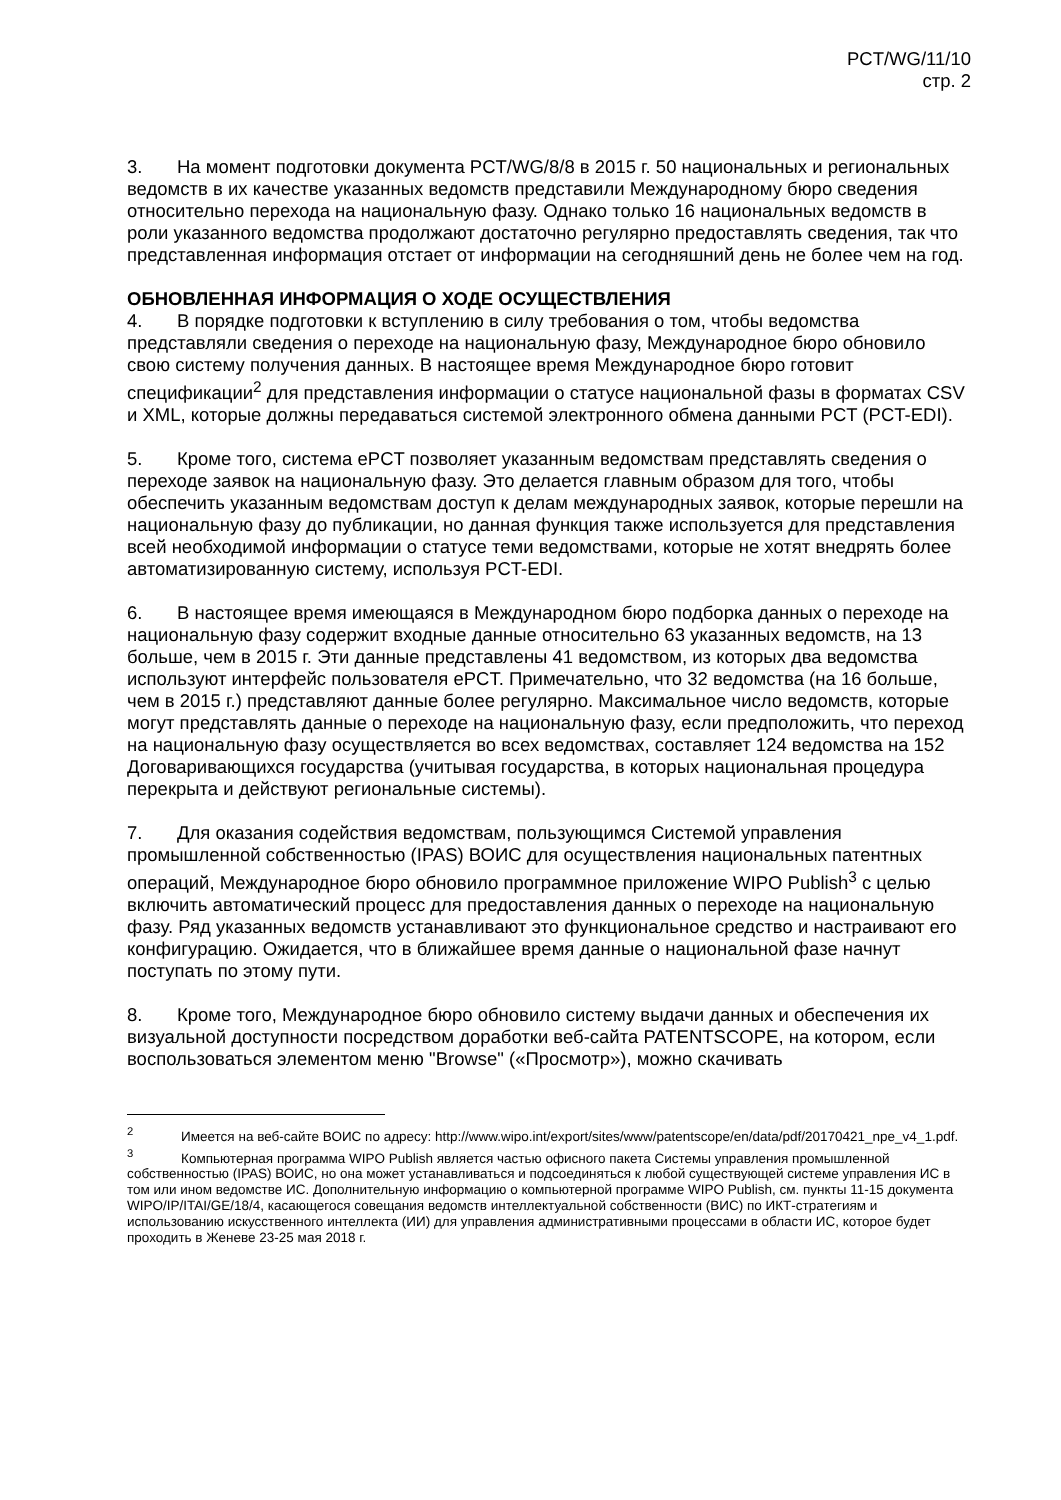PCT/WG/11/10
стр. 2
3. На момент подготовки документа PCT/WG/8/8 в 2015 г. 50 национальных и региональных ведомств в их качестве указанных ведомств представили Международному бюро сведения относительно перехода на национальную фазу. Однако только 16 национальных ведомств в роли указанного ведомства продолжают достаточно регулярно предоставлять сведения, так что представленная информация отстает от информации на сегодняшний день не более чем на год.
ОБНОВЛЕННАЯ ИНФОРМАЦИЯ О ХОДЕ ОСУЩЕСТВЛЕНИЯ
4. В порядке подготовки к вступлению в силу требования о том, чтобы ведомства представляли сведения о переходе на национальную фазу, Международное бюро обновило свою систему получения данных. В настоящее время Международное бюро готовит спецификации<sup>2</sup> для представления информации о статусе национальной фазы в форматах CSV и XML, которые должны передаваться системой электронного обмена данными PCT (PCT-EDI).
5. Кроме того, система ePCT позволяет указанным ведомствам представлять сведения о переходе заявок на национальную фазу. Это делается главным образом для того, чтобы обеспечить указанным ведомствам доступ к делам международных заявок, которые перешли на национальную фазу до публикации, но данная функция также используется для представления всей необходимой информации о статусе теми ведомствами, которые не хотят внедрять более автоматизированную систему, используя PCT-EDI.
6. В настоящее время имеющаяся в Международном бюро подборка данных о переходе на национальную фазу содержит входные данные относительно 63 указанных ведомств, на 13 больше, чем в 2015 г. Эти данные представлены 41 ведомством, из которых два ведомства используют интерфейс пользователя ePCT. Примечательно, что 32 ведомства (на 16 больше, чем в 2015 г.) представляют данные более регулярно. Максимальное число ведомств, которые могут представлять данные о переходе на национальную фазу, если предположить, что переход на национальную фазу осуществляется во всех ведомствах, составляет 124 ведомства на 152 Договаривающихся государства (учитывая государства, в которых национальная процедура перекрыта и действуют региональные системы).
7. Для оказания содействия ведомствам, пользующимся Системой управления промышленной собственностью (IPAS) ВОИС для осуществления национальных патентных операций, Международное бюро обновило программное приложение WIPO Publish<sup>3</sup> с целью включить автоматический процесс для предоставления данных о переходе на национальную фазу. Ряд указанных ведомств устанавливают это функциональное средство и настраивают его конфигурацию. Ожидается, что в ближайшее время данные о национальной фазе начнут поступать по этому пути.
8. Кроме того, Международное бюро обновило систему выдачи данных и обеспечения их визуальной доступности посредством доработки веб-сайта PATENTSCOPE, на котором, если воспользоваться элементом меню "Browse" («Просмотр»), можно скачивать
<sup>2</sup> Имеется на веб-сайте ВОИС по адресу: http://www.wipo.int/export/sites/www/patentscope/en/data/pdf/20170421_npe_v4_1.pdf.
<sup>3</sup> Компьютерная программа WIPO Publish является частью офисного пакета Системы управления промышленной собственностью (IPAS) ВОИС, но она может устанавливаться и подсоединяться к любой существующей системе управления ИС в том или ином ведомстве ИС. Дополнительную информацию о компьютерной программе WIPO Publish, см. пункты 11-15 документа WIPO/IP/ITAI/GE/18/4, касающегося совещания ведомств интеллектуальной собственности (ВИС) по ИКТ-стратегиям и использованию искусственного интеллекта (ИИ) для управления административными процессами в области ИС, которое будет проходить в Женеве 23-25 мая 2018 г.